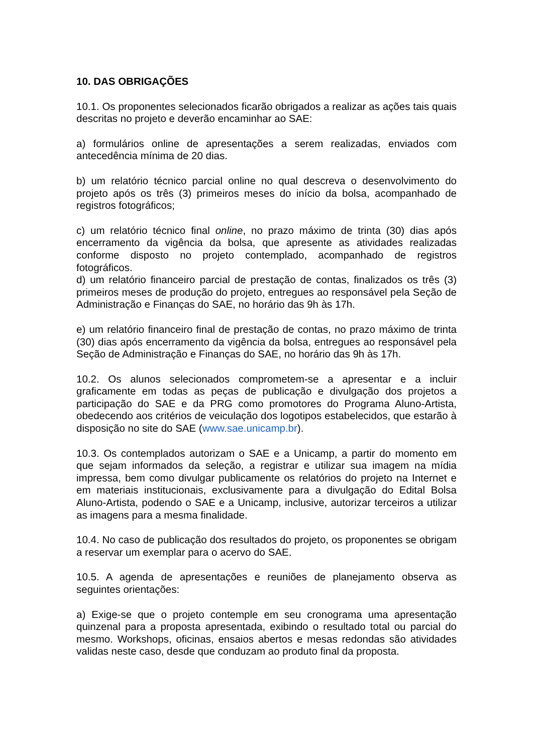10. DAS OBRIGAÇÕES
10.1. Os proponentes selecionados ficarão obrigados a realizar as ações tais quais descritas no projeto e deverão encaminhar ao SAE:
a) formulários online de apresentações a serem realizadas, enviados com antecedência mínima de 20 dias.
b) um relatório técnico parcial online no qual descreva o desenvolvimento do projeto após os três (3) primeiros meses do início da bolsa, acompanhado de registros fotográficos;
c) um relatório técnico final online, no prazo máximo de trinta (30) dias após encerramento da vigência da bolsa, que apresente as atividades realizadas conforme disposto no projeto contemplado, acompanhado de registros fotográficos.
d) um relatório financeiro parcial de prestação de contas, finalizados os três (3) primeiros meses de produção do projeto, entregues ao responsável pela Seção de Administração e Finanças do SAE, no horário das 9h às 17h.
e) um relatório financeiro final de prestação de contas, no prazo máximo de trinta (30) dias após encerramento da vigência da bolsa, entregues ao responsável pela Seção de Administração e Finanças do SAE, no horário das 9h às 17h.
10.2. Os alunos selecionados comprometem-se a apresentar e a incluir graficamente em todas as peças de publicação e divulgação dos projetos a participação do SAE e da PRG como promotores do Programa Aluno-Artista, obedecendo aos critérios de veiculação dos logotipos estabelecidos, que estarão à disposição no site do SAE (www.sae.unicamp.br).
10.3. Os contemplados autorizam o SAE e a Unicamp, a partir do momento em que sejam informados da seleção, a registrar e utilizar sua imagem na mídia impressa, bem como divulgar publicamente os relatórios do projeto na Internet e em materiais institucionais, exclusivamente para a divulgação do Edital Bolsa Aluno-Artista, podendo o SAE e a Unicamp, inclusive, autorizar terceiros a utilizar as imagens para a mesma finalidade.
10.4. No caso de publicação dos resultados do projeto, os proponentes se obrigam a reservar um exemplar para o acervo do SAE.
10.5. A agenda de apresentações e reuniões de planejamento observa as seguintes orientações:
a) Exige-se que o projeto contemple em seu cronograma uma apresentação quinzenal para a proposta apresentada, exibindo o resultado total ou parcial do mesmo. Workshops, oficinas, ensaios abertos e mesas redondas são atividades validas neste caso, desde que conduzam ao produto final da proposta.